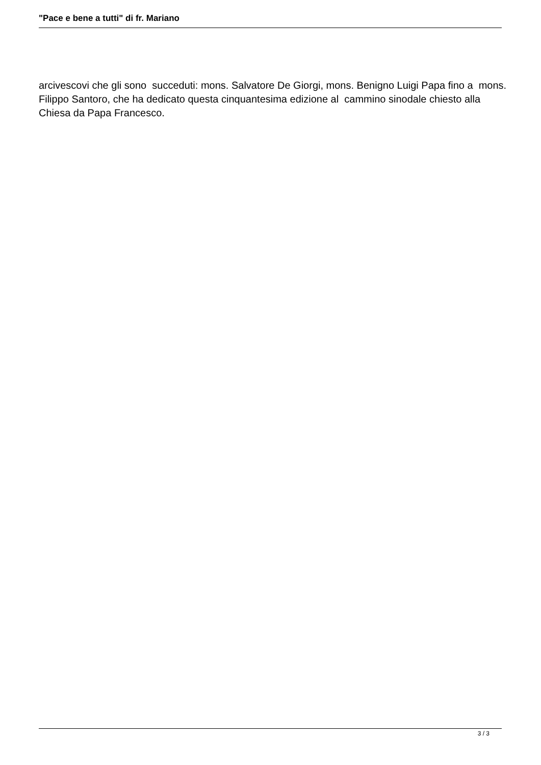"Pace e bene a tutti" di fr. Mariano
arcivescovi che gli sono succeduti: mons. Salvatore De Giorgi, mons. Benigno Luigi Papa fino a mons. Filippo Santoro, che ha dedicato questa cinquantesima edizione al cammino sinodale chiesto alla Chiesa da Papa Francesco.
3 / 3